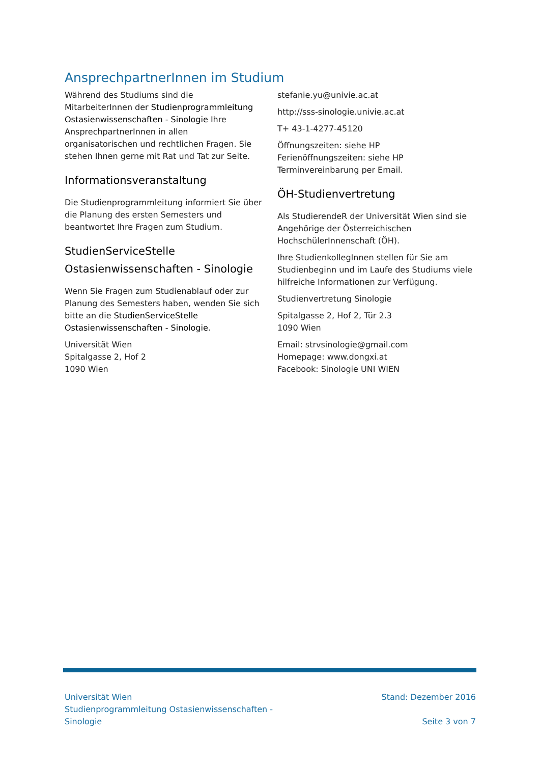AnsprechpartnerInnen im Studium
Während des Studiums sind die MitarbeiterInnen der Studienprogrammleitung Ostasienwissenschaften - Sinologie Ihre AnsprechpartnerInnen in allen organisatorischen und rechtlichen Fragen. Sie stehen Ihnen gerne mit Rat und Tat zur Seite.
Informationsveranstaltung
Die Studienprogrammleitung informiert Sie über die Planung des ersten Semesters und beantwortet Ihre Fragen zum Studium.
StudienServiceStelle
Ostasienwissenschaften - Sinologie
Wenn Sie Fragen zum Studienablauf oder zur Planung des Semesters haben, wenden Sie sich bitte an die StudienServiceStelle Ostasienwissenschaften - Sinologie.
Universität Wien
Spitalgasse 2, Hof 2
1090 Wien
stefanie.yu@univie.ac.at
http://sss-sinologie.univie.ac.at
T+ 43-1-4277-45120
Öffnungszeiten: siehe HP
Ferienöffnungszeiten: siehe HP
Terminvereinbarung per Email.
ÖH-Studienvertretung
Als StudierendeR der Universität Wien sind sie Angehörige der Österreichischen HochschülerInnenschaft (ÖH).
Ihre StudienkollegInnen stellen für Sie am Studienbeginn und im Laufe des Studiums viele hilfreiche Informationen zur Verfügung.
Studienvertretung Sinologie
Spitalgasse 2, Hof 2, Tür 2.3
1090 Wien
Email: strvsinologie@gmail.com
Homepage: www.dongxi.at
Facebook: Sinologie UNI WIEN
Universität Wien
Studienprogrammleitung Ostasienwissenschaften -
Sinologie
Stand: Dezember 2016
Seite 3 von 7